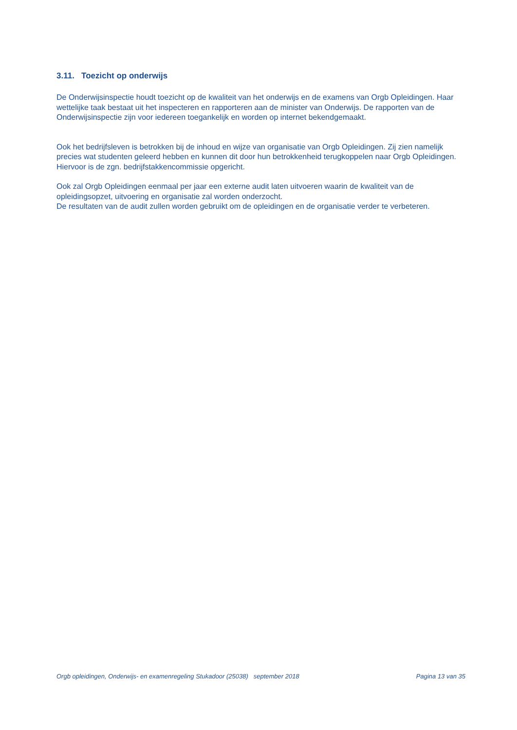3.11. Toezicht op onderwijs
De Onderwijsinspectie houdt toezicht op de kwaliteit van het onderwijs en de examens van Orgb Opleidingen. Haar wettelijke taak bestaat uit het inspecteren en rapporteren aan de minister van Onderwijs. De rapporten van de Onderwijsinspectie zijn voor iedereen toegankelijk en worden op internet bekendgemaakt.
Ook het bedrijfsleven is betrokken bij de inhoud en wijze van organisatie van Orgb Opleidingen. Zij zien namelijk precies wat studenten geleerd hebben en kunnen dit door hun betrokkenheid terugkoppelen naar Orgb Opleidingen. Hiervoor is de zgn. bedrijfstakkencommissie opgericht.
Ook zal Orgb Opleidingen eenmaal per jaar een externe audit laten uitvoeren waarin de kwaliteit van de opleidingsopzet, uitvoering en organisatie zal worden onderzocht.
De resultaten van de audit zullen worden gebruikt om de opleidingen en de organisatie verder te verbeteren.
Orgb opleidingen, Onderwijs- en examenregeling Stukadoor (25038) september 2018 Pagina 13 van 35